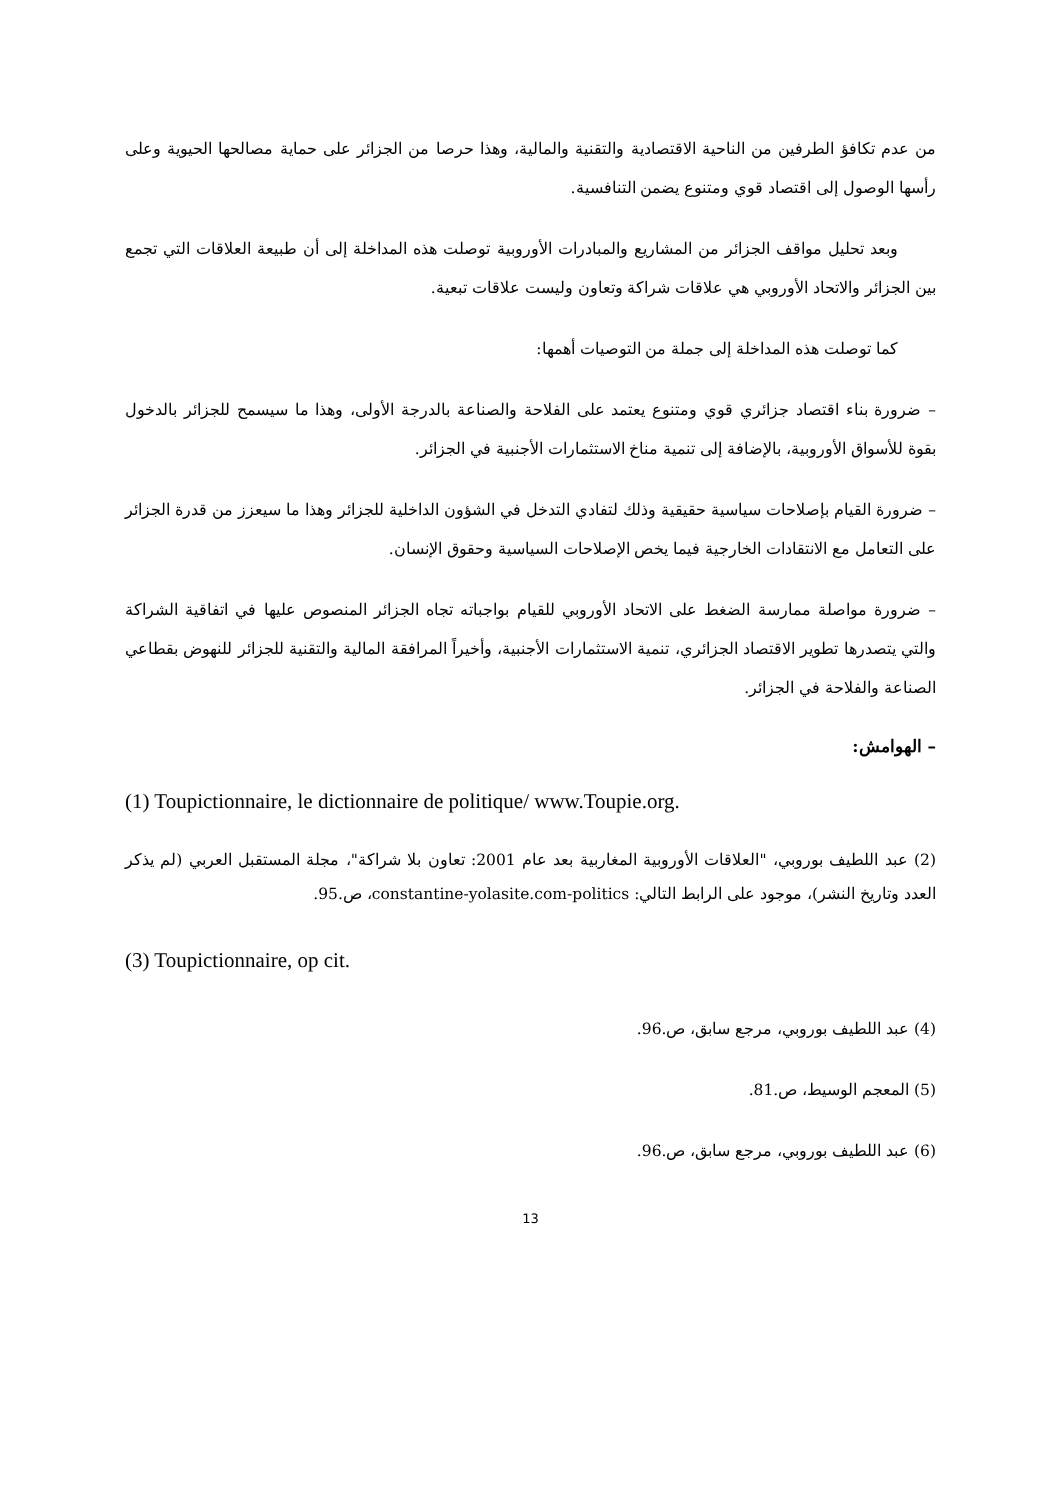من عدم تكافؤ الطرفين من الناحية الاقتصادية والتقنية والمالية، وهذا حرصا من الجزائر على حماية مصالحها الحيوية وعلى رأسها الوصول إلى اقتصاد قوي ومتنوع يضمن التنافسية.
وبعد تحليل مواقف الجزائر من المشاريع والمبادرات الأوروبية توصلت هذه المداخلة إلى أن طبيعة العلاقات التي تجمع بين الجزائر والاتحاد الأوروبي هي علاقات شراكة وتعاون وليست علاقات تبعية.
كما توصلت هذه المداخلة إلى جملة من التوصيات أهمها:
– ضرورة بناء اقتصاد جزائري قوي ومتنوع يعتمد على الفلاحة والصناعة بالدرجة الأولى، وهذا ما سيسمح للجزائر بالدخول بقوة للأسواق الأوروبية، بالإضافة إلى تنمية مناخ الاستثمارات الأجنبية في الجزائر.
– ضرورة القيام بإصلاحات سياسية حقيقية وذلك لتفادي التدخل في الشؤون الداخلية للجزائر وهذا ما سيعزز من قدرة الجزائر على التعامل مع الانتقادات الخارجية فيما يخص الإصلاحات السياسية وحقوق الإنسان.
– ضرورة مواصلة ممارسة الضغط على الاتحاد الأوروبي للقيام بواجباته تجاه الجزائر المنصوص عليها في اتفاقية الشراكة والتي يتصدرها تطوير الاقتصاد الجزائري، تنمية الاستثمارات الأجنبية، وأخيراً المرافقة المالية والتقنية للجزائر للنهوض بقطاعي الصناعة والفلاحة في الجزائر.
– الهوامش:
(1) Toupictionnaire, le dictionnaire de politique/ www.Toupie.org.
(2) عبد اللطيف بوروبي، "العلاقات الأوروبية المغاربية بعد عام 2001: تعاون بلا شراكة"، مجلة المستقبل العربي (لم يذكر العدد وتاريخ النشر)، موجود على الرابط التالي: constantine-yolasite.com-politics، ص.95.
(3) Toupictionnaire, op cit.
(4) عبد اللطيف بوروبي، مرجع سابق، ص.96.
(5) المعجم الوسيط، ص.81.
(6) عبد اللطيف بوروبي، مرجع سابق، ص.96.
13